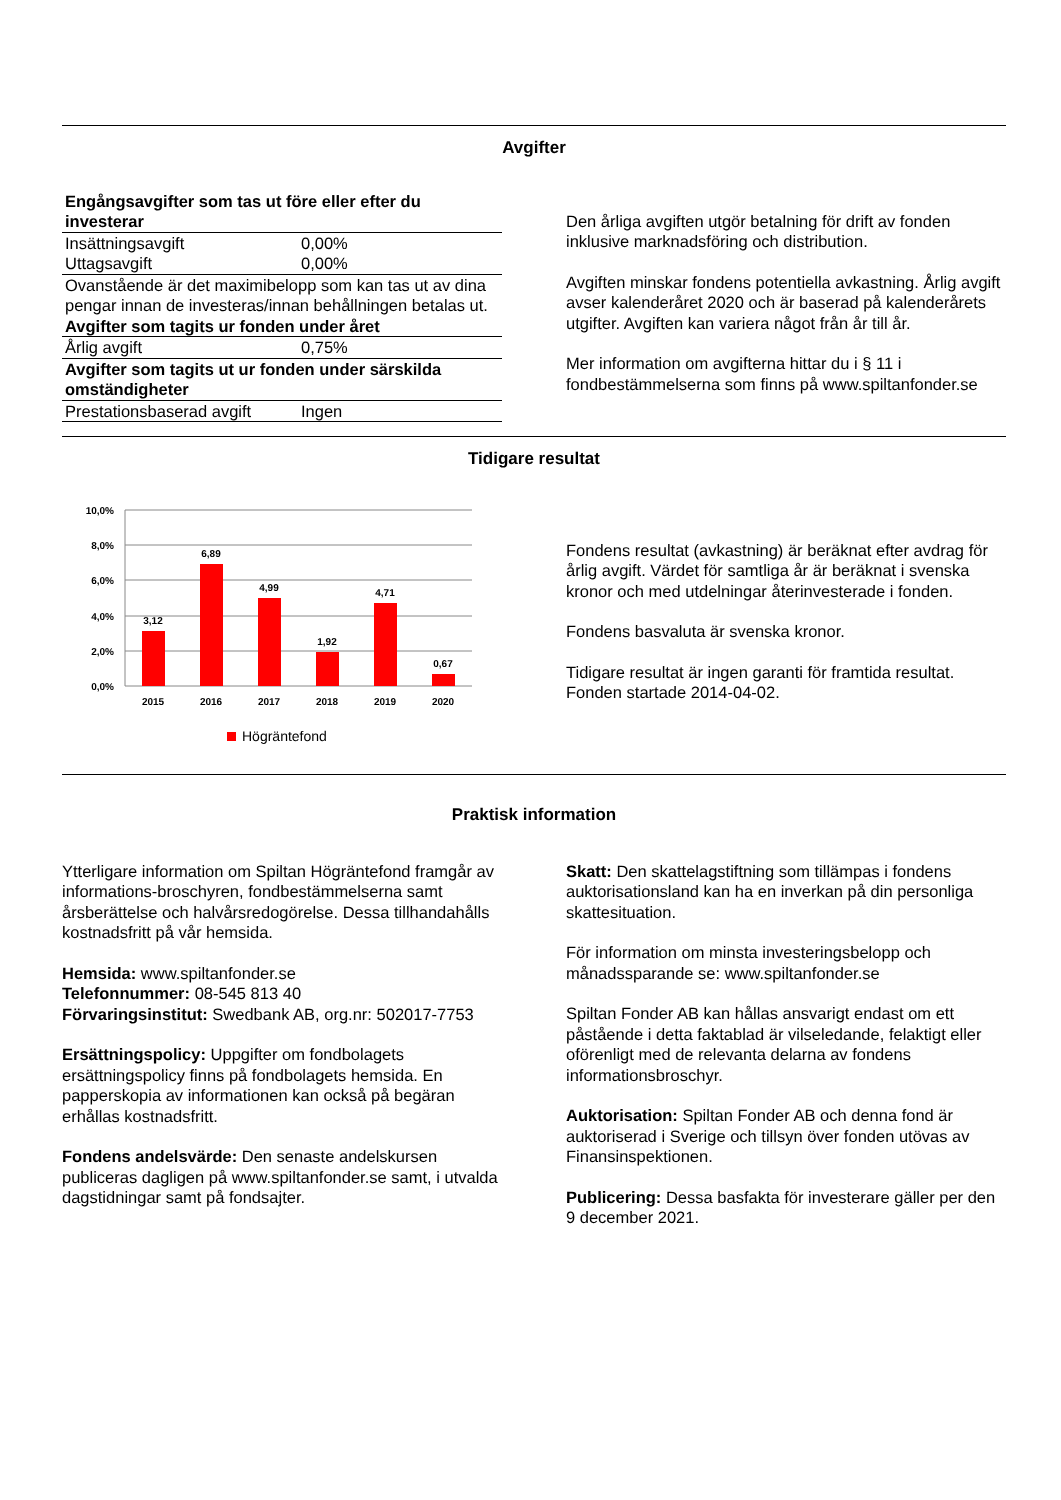Avgifter
| Engångsavgifter som tas ut före eller efter du investerar | |
| Insättningsavgift | 0,00% |
| Uttagsavgift | 0,00% |
| Ovanstående är det maximibelopp som kan tas ut av dina pengar innan de investeras/innan behållningen betalas ut. | |
| Avgifter som tagits ur fonden under året | |
| Årlig avgift | 0,75% |
| Avgifter som tagits ut ur fonden under särskilda omständigheter | |
| Prestationsbaserad avgift | Ingen |
Den årliga avgiften utgör betalning för drift av fonden inklusive marknadsföring och distribution.
Avgiften minskar fondens potentiella avkastning. Årlig avgift avser kalenderåret 2020 och är baserad på kalenderårets utgifter. Avgiften kan variera något från år till år.
Mer information om avgifterna hittar du i § 11 i fondbestämmelserna som finns på www.spiltanfonder.se
Tidigare resultat
10,0%
8,0%
6,0%
4,0%
2,0%
0,0%
3,12
6,89
4,99
1,92
4,71
0,67
2015
2016
2017
2018
2019
2020
Högräntefond
Fondens resultat (avkastning) är beräknat efter avdrag för årlig avgift. Värdet för samtliga år är beräknat i svenska kronor och med utdelningar återinvesterade i fonden.
Fondens basvaluta är svenska kronor.
Tidigare resultat är ingen garanti för framtida resultat. Fonden startade 2014-04-02.
Praktisk information
Ytterligare information om Spiltan Högräntefond framgår av informations-broschyren, fondbestämmelserna samt årsberättelse och halvårsredogörelse. Dessa tillhandahålls kostnadsfritt på vår hemsida.
Hemsida: www.spiltanfonder.se
Telefonnummer: 08-545 813 40
Förvaringsinstitut: Swedbank AB, org.nr: 502017-7753
Ersättningspolicy: Uppgifter om fondbolagets ersättningspolicy finns på fondbolagets hemsida. En papperskopia av informationen kan också på begäran erhållas kostnadsfritt.
Fondens andelsvärde: Den senaste andelskursen publiceras dagligen på www.spiltanfonder.se samt, i utvalda dagstidningar samt på fondsajter.
Skatt: Den skattelagstiftning som tillämpas i fondens auktorisationsland kan ha en inverkan på din personliga skattesituation.
För information om minsta investeringsbelopp och månadssparande se: www.spiltanfonder.se
Spiltan Fonder AB kan hållas ansvarigt endast om ett påstående i detta faktablad är vilseledande, felaktigt eller oförenligt med de relevanta delarna av fondens informationsbroschyr.
Auktorisation: Spiltan Fonder AB och denna fond är auktoriserad i Sverige och tillsyn över fonden utövas av Finansinspektionen.
Publicering: Dessa basfakta för investerare gäller per den 9 december 2021.